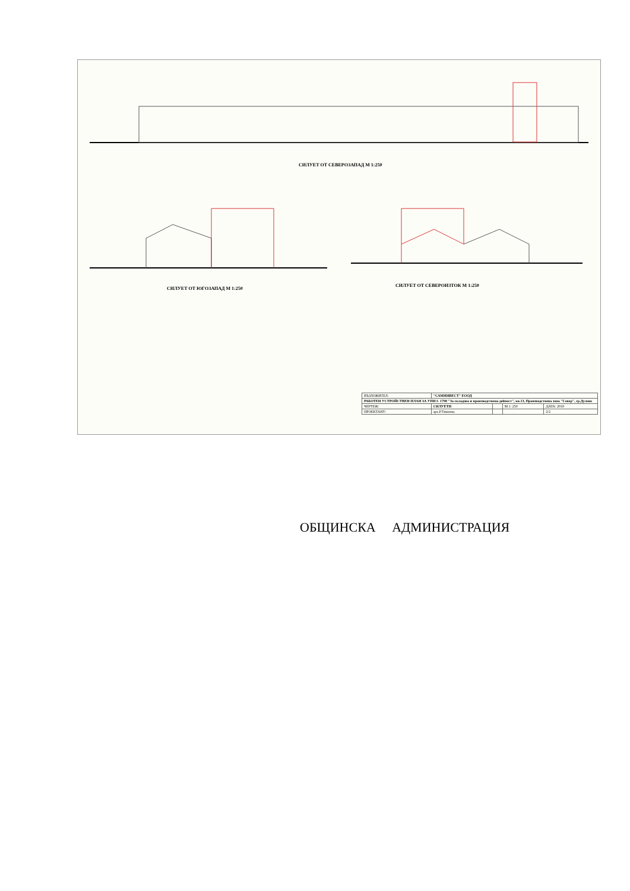СИЛУЕТ ОТ СЕВЕРОЗАПАД М 1:250
СИЛУЕТ ОТ ЮГОЗАПАД М 1:250
СИЛУЕТ ОТ СЕВЕРОИЗТОК М 1:250
| ВЪЗЛОЖИТЕЛ: | "САМИНВЕСТ" ЕООД | | | |
| РАБОТЕН УСТРОЙСТВЕН ПЛАН ЗА УПИ I- 1798 "За складова и производствена дейност", кв.13, Производствена зона "Север", гр.Дулово | | | | |
| ЧЕРТЕЖ: | СИЛУЕТИ | | М 1: 250 | ДАТА: 2018 |
| ПРОЕКТАНТ: | арх.Р.Тимнева | | | 2/2 |
ОБЩИНСКА АДМИНИСТРАЦИЯ